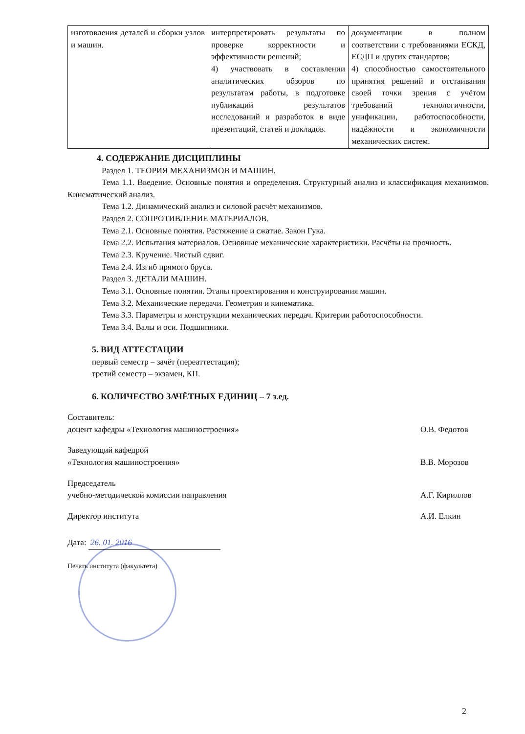| изготовления деталей и сборки узлов и машин. | интерпретировать результаты по проверке корректности и эффективности решений; 4) участвовать в составлении аналитических обзоров по результатам работы, в подготовке публикаций результатов исследований и разработок в виде презентаций, статей и докладов. | документации в полном соответствии с требованиями ЕСКД, ЕСДП и других стандартов; 4) способностью самостоятельного принятия решений и отстаивания своей точки зрения с учётом требований технологичности, унификации, работоспособности, надёжности и экономичности механических систем. |
4. СОДЕРЖАНИЕ ДИСЦИПЛИНЫ
Раздел 1. ТЕОРИЯ МЕХАНИЗМОВ И МАШИН.
Тема 1.1. Введение. Основные понятия и определения. Структурный анализ и классификация механизмов. Кинематический анализ.
Тема 1.2. Динамический анализ и силовой расчёт механизмов.
Раздел 2. СОПРОТИВЛЕНИЕ МАТЕРИАЛОВ.
Тема 2.1. Основные понятия. Растяжение и сжатие. Закон Гука.
Тема 2.2. Испытания материалов. Основные механические характеристики. Расчёты на прочность.
Тема 2.3. Кручение. Чистый сдвиг.
Тема 2.4. Изгиб прямого бруса.
Раздел 3. ДЕТАЛИ МАШИН.
Тема 3.1. Основные понятия. Этапы проектирования и конструирования машин.
Тема 3.2. Механические передачи. Геометрия и кинематика.
Тема 3.3. Параметры и конструкции механических передач. Критерии работоспособности.
Тема 3.4. Валы и оси. Подшипники.
5. ВИД АТТЕСТАЦИИ
первый семестр – зачёт (переаттестация);
третий семестр – экзамен, КП.
6. КОЛИЧЕСТВО ЗАЧЁТНЫХ ЕДИНИЦ – 7 з.ед.
Составитель:
доцент кафедры «Технология машиностроения»
О.В. Федотов
Заведующий кафедрой
«Технология машиностроения»
В.В. Морозов
Председатель
учебно-методической комиссии направления
А.Г. Кириллов
Директор института А.И. Елкин
Дата: 26. 01. 2016
Печать института (факультета)
2